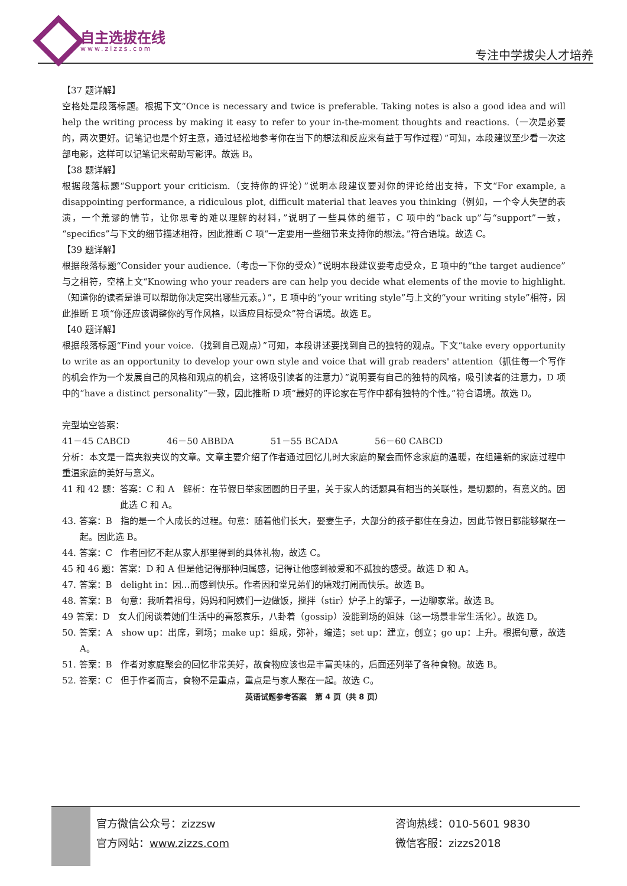自主选拔在线
www.zizzs.com 专注中学拔尖人才培养
【37 题详解】
空格处是段落标题。根据下文“Once is necessary and twice is preferable. Taking notes is also a good idea and will help the writing process by making it easy to refer to your in-the-moment thoughts and reactions.（一次是必要的，两次更好。记笔记也是个好主意，通过轻松地参考你在当下的想法和反应来有益于写作过程）”可知，本段建议至少看一次这部电影，这样可以记笔记来帮助写影评。故选 B。
【38 题详解】
根据段落标题“Support your criticism.（支持你的评论）”说明本段建议要对你的评论给出支持，下文“For example, a disappointing performance, a ridiculous plot, difficult material that leaves you thinking（例如，一个令人失望的表演，一个荒谬的情节，让你思考的难以理解的材料，”说明了一些具体的细节，C 项中的“back up”与“support”一致，“specifics”与下文的细节描述相符，因此推断 C 项“一定要用一些细节来支持你的想法。”符合语境。故选 C。
【39 题详解】
根据段落标题“Consider your audience.（考虑一下你的受众）”说明本段建议要考虑受众，E 项中的“the target audience”与之相符，空格上文“Knowing who your readers are can help you decide what elements of the movie to highlight.（知道你的读者是谁可以帮助你决定突出哪些元素。）”，E 项中的“your writing style”与上文的“your writing style”相符，因此推断 E 项“你还应该调整你的写作风格，以适应目标受众”符合语境。故选 E。
【40 题详解】
根据段落标题“Find your voice.（找到自己观点）”可知，本段讲述要找到自己的独特的观点。下文“take every opportunity to write as an opportunity to develop your own style and voice that will grab readers' attention（抓住每一个写作的机会作为一个发展自己的风格和观点的机会，这将吸引读者的注意力）”说明要有自己的独特的风格，吸引读者的注意力，D 项中的“have a distinct personality”一致，因此推断 D 项“最好的评论家在写作中都有独特的个性。”符合语境。故选 D。
完型填空答案：
41－45 CABCD 46－50 ABBDA 51－55 BCADA 56－60 CABCD
分析：本文是一篇夹叙夹议的文章。文章主要介绍了作者通过回忆儿时大家庭的聚会而怀念家庭的温暖，在组建新的家庭过程中重温家庭的美好与意义。
41 和 42 题：答案：C 和 A 解析：在节假日举家团圆的日子里，关于家人的话题具有相当的关联性，是切题的，有意义的。因此选 C 和 A。
43. 答案：B 指的是一个人成长的过程。句意：随着他们长大，娶妻生子，大部分的孩子都住在身边，因此节假日都能够聚在一起。因此选 B。
44. 答案：C 作者回忆不起从家人那里得到的具体礼物，故选 C。
45 和 46 题：答案：D 和 A 但是他记得那种归属感，记得让他感到被爱和不孤独的感受。故选 D 和 A。
47. 答案：B delight in：因…而感到快乐。作者因和堂兄弟们的嬉戏打闹而快乐。故选 B。
48. 答案：B 句意：我听着祖母，妈妈和阿姨们一边做饭，搅拌（stir）炉子上的罐子，一边聊家常。故选 B。
49 答案：D 女人们闲谈着她们生活中的喜怒哀乐，八卦着（gossip）没能到场的姐妹（这一场景非常生活化）。故选 D。
50. 答案：A show up：出席，到场；make up：组成，弥补，编造；set up：建立，创立；go up：上升。根据句意，故选 A。
51. 答案：B 作者对家庭聚会的回忆非常美好，故食物应该也是丰富美味的，后面还列举了各种食物。故选 B。
52. 答案：C 但于作者而言，食物不是重点，重点是与家人聚在一起。故选 C。
英语试题参考答案 第 4 页（共 8 页）
官方微信公众号：zizzsw
官方网站：www.zizzs.com
咨询热线：010-5601 9830
微信客服：zizzs2018